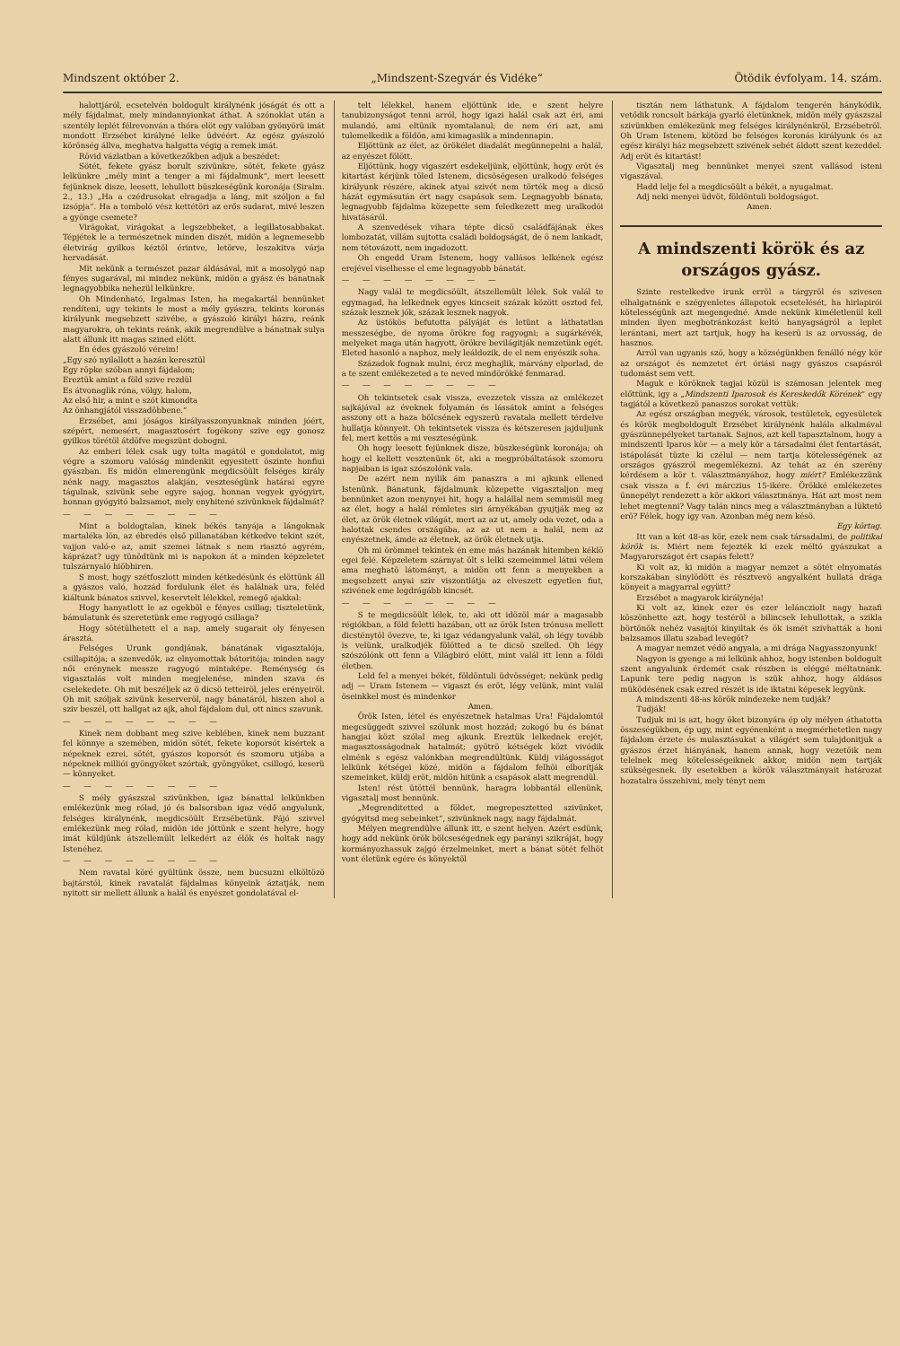Mindszent október 2. „Mindszent-Szegvár és Vidéke“Ötödik évfolyam. 14. szám.
halottjáról, ecsetelvén boldogult királynénk jóságát és ott a mély fájdalmat, mely mindannyionkat áthat. A szónoklat után a szentély leplét félrevonván a thóra elöt egy valóban gyönyörü imát mondott Erzsébet királyné lelke üdvéért. Az egész gyászoló körönség állva, meghatva halgatta végig a remek imát.
Rövid vázlatban a következőkben adjuk a beszédet:
Sötét, fekete gyász borult szivünkre, sötét, fekete gyász lelkünkre „mély mint a tenger a mi fájdalmunk“, mert leesett fejünknek disze, leesett, lehullott büszkeségünk koronája (Siralm. 2., 13.) „Ha a czédrusokat elragadja a láng, mit szóljon a fal izsópja“. Ha a tomboló vész kettétöri az erős sudarat, mivé leszen a gyönge csemete?
Virágokat, virágokat a legszebbeket, a legillatosabbakat. Tépjétek le a természetnek minden diszét, midön a legnemesebb életvirág gyilkos kéztöl érintve, letörve, leszakitva várja hervadását.
Mit nekünk a természet pazar áldásával, mit a mosolygó nap fényes sugarával, mi mindez nekünk, midön a gyász és bánatnak legnagyobbika nehezül lelkünkre.
Oh Mindenható, Irgalmas Isten, ha megakartál bennünket rendíteni, ugy tekints le most a mély gyászra, tekints koronás királyunk megsebzett szivébe, a gyászoló királyi házra, reánk magyarokra, oh tekints reánk, akik megrendülve a bánatnak sulya alatt állunk itt magas szined elött.
En édes gyászoló véreim!
„Egy szó nyilallott a hazán keresztül
Egy röpke szóban annyi fájdalom;
Ereztük amint a föld szive rezdül
Es átvonaglik róna, völgy, halom,
Az első hir, a mint e szót kimondta
Az önhangjától visszadöbbene.“
Erzsébet, ami jóságos királyasszonyunknak minden jóért, szépért, nemesért, magasztosért fogékony szive egy gonosz gyilkos törétöl átdöfve megszünt dobogni.
Az emberi lélek csak ugy tolta magától e gondolatot, mig végre a szomoru valóság mindenkit egyesitett öszinte honfiui gyászban. Es midön elmerengünk megdicsöült felséges király nénk nagy, magasztos alakján, veszteségünk határai egyre tágulnak, szivünk sebe egyre sajog, honnan vegyek gyógyirt, honnan gyógyitó balzsamot, mely enyhitené szivünknek fájdalmát?
— — — — — — — —
Mint a boldogtalan, kinek békés tanyája a lángoknak martaléka lön, az ébredés első pillanatában kétkedve tekint szét, vajjon való-e az, amit szemei látnak s nem riasztó agyrém, káprázat? ugy tünödtünk mi is napokon át a minden képzeletet tulszárnyaló hiöbhiren.
S most, hogy szétfoszlott minden kétkedésünk és elöttünk áll a gyászos való, hozzád fordulunk élet és halálnak ura, feléd kiáltunk bánatos szivvel, keservtelt lélekkel, remegő ajakkal:
Hogy hanyatlott le az egekböl e fényes csillag; tiszteletünk, bámulatunk és szeretetünk eme ragyogó csillaga?
Hogy sötétülhetett el a nap, amely sugarait oly fényesen árasztá.
Felséges Urunk gondjának, bánatának vigasztalója, csillapitója; a szenvedök, az elnyomottak bátoritója; minden nagy női erénynek messze ragyogó mintaképe. Reménység és vigasztalás volt minden megjelenése, minden szava és cselekedete. Oh mit beszéljek az ö dicsö tetteiröl, jeles erényeiröl. Oh mit szóljak szivünk keserveröl, nagy bánatáról, hiszen ahol a sziv beszél, ott hallgat az ajk, ahol fájdalom dul, ott nincs szavunk.
— — — — — — — —
Kinek nem dobbant meg szive keblében, kinek nem buzzant fel könnye a szemében, midön sötét, fekete koporsót kisértek a népeknek ezrei, sötét, gyászos koporsót és szomoru utjába a népeknek milliói gyöngyöket szórtak, gyöngyöket, csillogó, keserü — könnyeket.
— — — — — — — —
S mély gyászszal szivünkben, igaz bánattal lelkünkben emlékezünk meg rólad, jó és balsorsban igaz védő angyalunk, felséges királynénk, megdicsöült Erzsébetünk. Fájó szivvel emlékezünk meg rólad, midön ide jöttünk e szent helyre, hogy imát küldjünk átszellemült lelkedért az élök és holtak nagy Istenéhez.
— — — — — — — —
Nem ravatal köré gyültünk össze, nem bucsuzni elköltözö bajtárstól, kinek ravatalát fájdalmas könyeink áztatják, nem nyitott sir mellett állunk a halál és enyészet gondolatával el-
telt lélekkel, hanem eljöttünk ide, e szent helyre tanubizonyságot tenni arról, hogy igazi halál csak azt éri, ami mulandó, ami eltünik nyomtalanul; de nem éri azt, ami tulemelkedik a földön, ami kimagaslik a mindennapin.
Eljöttünk az élet, az örökélet diadalát megünnepelni a halál, az enyészet fölött.
Eljöttünk, hogy vigaszért esdekeljünk, eljöttünk, hogy eröt és kitartást kérjünk töled Istenem, dicsöségesen uralkodó felséges királyunk részére, akinek atyai szivét nem törték meg a dicsö házát egymásután ért nagy csapások sem. Legnagyobb bánata, legnagyobb fájdalma közepette sem feledkezett meg uralkodói hivatásáról.
A szenvedések vihara tépte dicsö családfájának ékes lombozatát, villám sujtotta családi boldogságát, de ö nem lankadt, nem tétovázott, nem ingadozott.
Oh engedd Uram Istenem, hogy vallásos lelkének egész erejével viselhesse el eme legnagyobb bánatát.
— — — — — — — —
Nagy valál te megdicsöült, átszellemült lélek. Sok valál te egymagad, ha lelkednek egyes kincseit százak között osztod fel, százak lesznek jók, százak lesznek nagyok.
Az üstökös befutotta pályáját és letünt a láthatatlan messzeségbe, de nyoma örökre fog ragyogni; a sugárkévék, melyeket maga után hagyott, örökre bevilágitják nemzetünk egét. Eleted hasonló a naphoz, mely leáldozik, de el nem enyészik soha.
Századok fognak mulni, ércz meghajlik, márvány elporlad, de a te szent emlékezeted a te neved mindörökké fenmarad.
— — — — — — — —
Oh tekintsetek csak vissza, evezzetek vissza az emlékezet sajkájával az éveknek folyamán és lássátok amint a felséges asszony ott a haza bölcsének egyszerü ravatala mellett térdelve hullatja könnyeit. Oh tekintsetek vissza és kétszeresen jajduljunk fel, mert kettös a mi veszteségünk.
Oh hogy leesett fejünknek disze, büszkeségünk koronája; oh hogy el kellett vesztenünk öt, aki a megpróbáltatások szomoru napjaiban is igaz szószolónk vala.
De azért nem nyilik ám panaszra a mi ajkunk ellened Istenünk. Bánatunk, fájdalmunk közepette vigasztaljon meg bennünket azon menynyei hit, hogy a halállal nem semmisül meg az élet, hogy a halál rémletes siri árnyékában gyujtják meg az élet, az örök életnek világát, mert az az ut, amely oda vezet, oda a halottak csendes országába, az az ut nem a halál, nem az enyészetnek, ámde az életnek, az örök életnek utja.
Oh mi örömmel tekintek én eme más hazának hitemben kéklö egei felé. Képzeletem szárnyat ölt s lelki szemeimmel látni vélem ama meghatö látományt, a midön ott fenn a menyekben a megsebzett anyai sziv viszontlátja az elveszett egyetlen fiut, szivének eme legdrágább kincsét.
— — — — — — — —
S te megdicsöült lélek, te, aki ott idözöl már a magasabb régiókban, a föld feletti hazában, ott az örök Isten trónusa mellett dicsténytöl övezve, te, ki igaz védangyalunk valál, oh légy tovább is velünk, uralkodjék fölötted a te dicsö szelled. Oh légy szószólónk ott fenn a Világbiró elött, mint valál itt lenn a földi életben.
Leld fel a menyei békét, földöntuli üdvösséget; nekünk pedig adj — Uram Istenem — vigaszt és eröt, légy velünk, mint valál öseinkkel most és mindenkor
Amen.
Örök Isten, létel és enyészetnek hatalmas Ura! Fájdalomtól megcsüggedt szivvel szólunk most hozzád; zokogó bu és bánat hangjai közt szólal meg ajkunk. Ereztük lelkednek erejét, magasztosságodnak hatalmát; gyötrö kétségek közt vivódik elménk s egész valónkban megrendültünk. Küldj világosságot lelkünk kétségei közé, midön a fájdalom felhöi elborítják szemeinket, küldj eröt, midön hitünk a csapások alatt megrendül.
Isten! rést ütöttél bennünk, haragra lobbantál ellenünk, vigasztalj most bennünk.
„Megrenditetted a földet, megrepesztetted szivünket, gyógyitsd meg sebeinket“, szivünknek nagy, nagy fájdalmát.
Mélyen megrendülve állunk itt, e szent helyen. Azért esdünk, hogy add nekünk örök bölcseségednek egy parányi szikráját, hogy kormányozhassuk zajgó érzelmeinket, mert a bánat sötét felhöt vont életünk egére és könyektöl
tisztán nem láthatunk. A fájdalom tengerén hánykódik, vetődik roncsolt bárkája gyarló életünknek, midön mély gyászszal szivünkben emlékezünk meg felséges királynénkröl, Erzsébetröl. Oh Uram Istenem, kötözd be felséges koronás királyunk és az egész királyi ház megsebzett szivének sebét áldott szent kezeddel. Adj eröt és kitartást!
Vigasztalj meg bennünket menyei szent vallásod isteni vigaszával.
Hadd lelje fel a megdicsöült a békét, a nyugalmat.
Adj neki menyei üdvöt, földöntuli boldogságot.
Amen.
A mindszenti körök és az országos gyász.
Szinte restelkedve irunk erröl a tárgyröl és szivesen elhalgatnánk e szégyenletes állapotok ecsetelését, ha hirlapirói kötelességünk azt megengedné. Amde nekünk kiméletlenül kell minden ilyen megbotránkozást keltö hanyagságról a leplet lerántani, mert azt tartjuk, hogy ha keserü is az orvosság, de hasznos.
Arról van ugyanis szó, hogy a községünkben fenálló négy kör az országot és nemzetet ért óriási nagy gyászos csapásról tudomást sem vett.
Maguk e köröknek tagjai közül is számosan jelentek meg előttünk, igy a „Mindszenti Iparosok és Kereskedők Körének“ egy tagjától a következö panaszos sorokat vettük:
Az egész országban megyék, városok, testületek, egyesületek és körök megboldogult Erzsébet királynénk halála alkalmával gyászünnepélyeket tartanak. Sajnos, azt kell tapasztalnom, hogy a mindszenti Iparos kör — a mely kör a társadalmi élet fentartását, istápolását tüzte ki czélul — nem tartja kötelességének az országos gyászról megemlékezni. Az tehát az én szerény kérdésem a kör t. választmányához, hogy miért? Emlékezzünk csak vissza a f. évi márczius 15-ikére. Örökké emlékezetes ünnepélyt rendezett a kör akkori választmánya. Hát azt most nem lehet megtenni? Vagy talán nincs meg a választmányban a lüktető erö? Félek, hogy igy van. Azonban még nem késö.
Egy körtag.
Itt van a két 48-as kör, ezek nem csak társadalmi, de politikai körök is. Miért nem fejezték ki ezek méltó gyászukat a Magyarországot ért csapás felett?
Ki volt az, ki midön a magyar nemzet a sötét elnyomatás korszakában sinylödött és résztvevö angyalként hullatá drága könyeit a magyarral együtt?
Erzsébet a magyarok királynéja!
Ki volt az, kinek ezer és ezer leláncziolt nagy hazafi köszönhette azt, hogy testéröl a bilincsek lehullottak, a szikla börtönök nehéz vasajtói kinyiltak és ök ismét szivhatták a honi balzsamos illatu szabad levegöt?
A magyar nemzet védö angyala, a mi drága Nagyasszonyunk!
Nagyon is gyenge a mi lelkünk ahhoz, hogy istenben boldogult szent angyalunk érdemét csak részben is eléggé méltatnánk. Lapunk tere pedig nagyon is szük ahhoz, hogy áldásos müködésének csak ezred részét is ide iktatni képesek legyünk.
A mindszenti 48-as körök mindezeke nem tudják?
Tudják!
Tudjuk mi is azt, hogy öket bizonyára ép oly mélyen áthatotta összeségükben, ép ugy, mint egyénenként a megmérhetetlen nagy fájdalom érzete és mulasztásukat a világért sem tulajdonitjuk a gyászos érzet hiányának, hanem annak, hogy vezetöik nem telelnek meg kötelességeiknek akkor, midön nem tartják szükségesnek. ily esetekben a körök választmányait határozat hozatalra összehivni, mely tényt nem